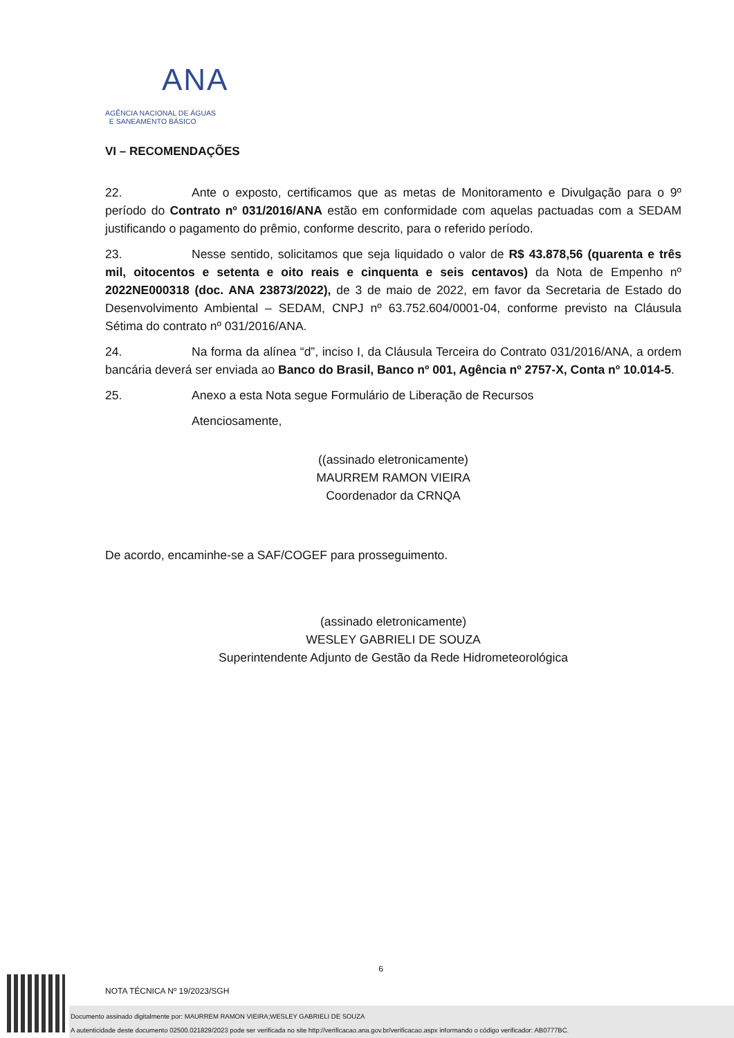ANA
AGÊNCIA NACIONAL DE ÁGUAS
E SANEAMENTO BÁSICO
VI – RECOMENDAÇÕES
22. Ante o exposto, certificamos que as metas de Monitoramento e Divulgação para o 9º período do Contrato nº 031/2016/ANA estão em conformidade com aquelas pactuadas com a SEDAM justificando o pagamento do prêmio, conforme descrito, para o referido período.
23. Nesse sentido, solicitamos que seja liquidado o valor de R$ 43.878,56 (quarenta e três mil, oitocentos e setenta e oito reais e cinquenta e seis centavos) da Nota de Empenho nº 2022NE000318 (doc. ANA 23873/2022), de 3 de maio de 2022, em favor da Secretaria de Estado do Desenvolvimento Ambiental – SEDAM, CNPJ nº 63.752.604/0001-04, conforme previsto na Cláusula Sétima do contrato nº 031/2016/ANA.
24. Na forma da alínea “d”, inciso I, da Cláusula Terceira do Contrato 031/2016/ANA, a ordem bancária deverá ser enviada ao Banco do Brasil, Banco nº 001, Agência nº 2757-X, Conta nº 10.014-5.
25. Anexo a esta Nota segue Formulário de Liberação de Recursos
Atenciosamente,
((assinado eletronicamente)
MAURREM RAMON VIEIRA
Coordenador da CRNQA
De acordo, encaminhe-se a SAF/COGEF para prosseguimento.
(assinado eletronicamente)
WESLEY GABRIELI DE SOUZA
Superintendente Adjunto de Gestão da Rede Hidrometeorológica
6
NOTA TÉCNICA Nº 19/2023/SGH
Documento assinado digitalmente por: MAURREM RAMON VIEIRA;WESLEY GABRIELI DE SOUZA
A autenticidade deste documento 02500.021829/2023 pode ser verificada no site http://verificacao.ana.gov.br/verificacao.aspx informando o código verificador: AB0777BC.